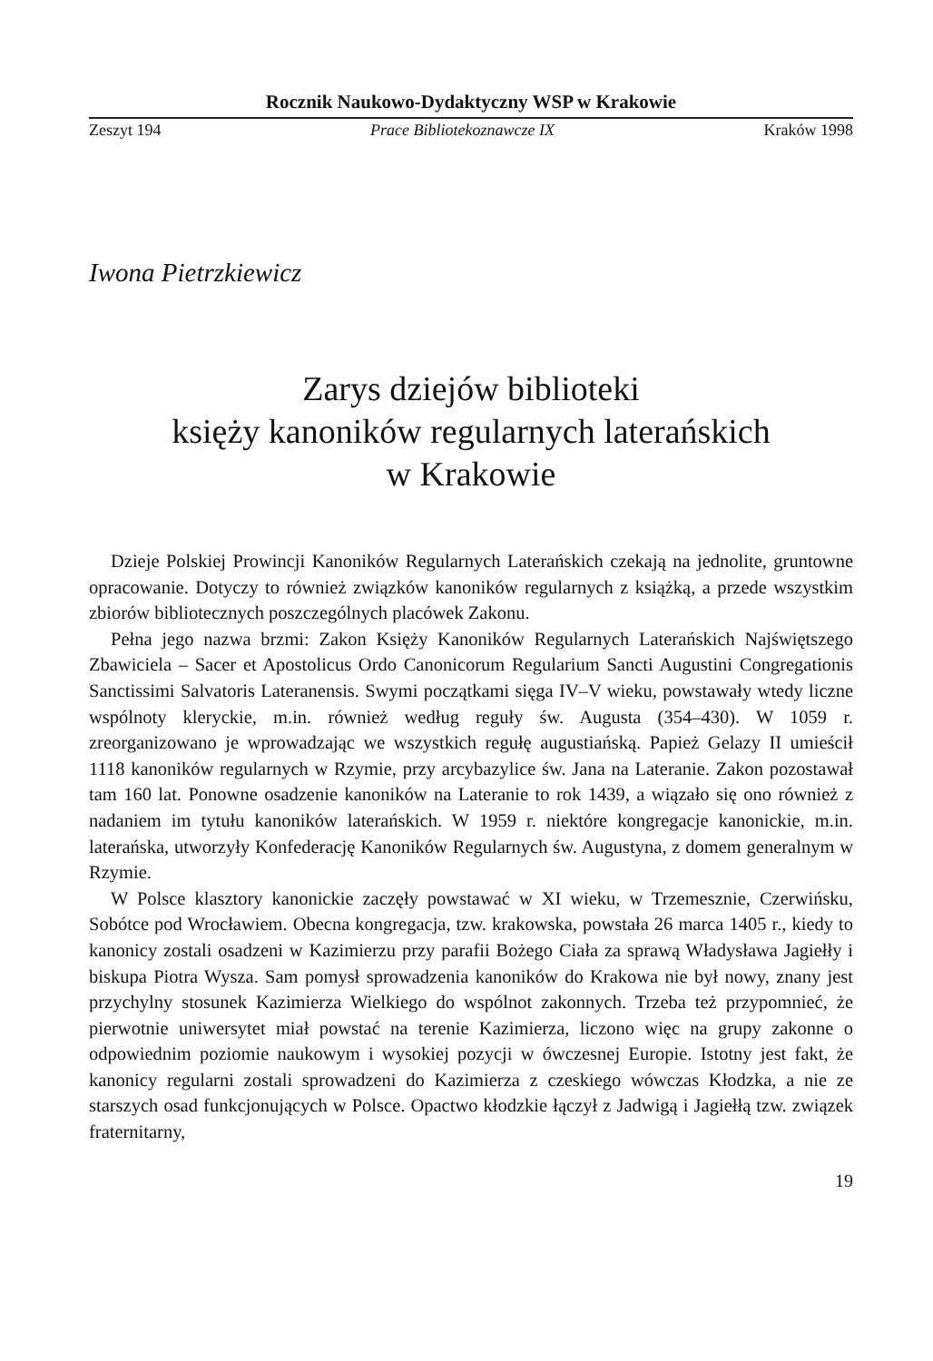Rocznik Naukowo-Dydaktyczny WSP w Krakowie
Zeszyt 194 Prace Bibliotekoznawcze IX Kraków 1998
Iwona Pietrzkiewicz
Zarys dziejów biblioteki
księży kanoników regularnych laterańskich
w Krakowie
Dzieje Polskiej Prowincji Kanoników Regularnych Laterańskich czekają na jednolite, gruntowne opracowanie. Dotyczy to również związków kanoników regularnych z książką, a przede wszystkim zbiorów bibliotecznych poszczególnych placówek Zakonu.
Pełna jego nazwa brzmi: Zakon Księży Kanoników Regularnych Laterańskich Najświętszego Zbawiciela – Sacer et Apostolicus Ordo Canonicorum Regularium Sancti Augustini Congregationis Sanctissimi Salvatoris Lateranensis. Swymi początkami sięga IV–V wieku, powstawały wtedy liczne wspólnoty kleryckie, m.in. również według reguły św. Augusta (354–430). W 1059 r. zreorganizowano je wprowadzając we wszystkich regułę augustiańską. Papież Gelazy II umieścił 1118 kanoników regularnych w Rzymie, przy arcybazylice św. Jana na Lateranie. Zakon pozostawał tam 160 lat. Ponowne osadzenie kanoników na Lateranie to rok 1439, a wiązało się ono również z nadaniem im tytułu kanoników laterańskich. W 1959 r. niektóre kongregacje kanonickie, m.in. laterańska, utworzyły Konfederację Kanoników Regularnych św. Augustyna, z domem generalnym w Rzymie.
W Polsce klasztory kanonickie zaczęły powstawać w XI wieku, w Trzemesznie, Czerwińsku, Sobótce pod Wrocławiem. Obecna kongregacja, tzw. krakowska, powstała 26 marca 1405 r., kiedy to kanonicy zostali osadzeni w Kazimierzu przy parafii Bożego Ciała za sprawą Władysława Jagiełły i biskupa Piotra Wysza. Sam pomysł sprowadzenia kanoników do Krakowa nie był nowy, znany jest przychylny stosunek Kazimierza Wielkiego do wspólnot zakonnych. Trzeba też przypomnieć, że pierwotnie uniwersytet miał powstać na terenie Kazimierza, liczono więc na grupy zakonne o odpowiednim poziomie naukowym i wysokiej pozycji w ówczesnej Europie. Istotny jest fakt, że kanonicy regularni zostali sprowadzeni do Kazimierza z czeskiego wówczas Kłodzka, a nie ze starszych osad funkcjonujących w Polsce. Opactwo kłodzkie łączył z Jadwigą i Jagiełłą tzw. związek fraternitarny,
19